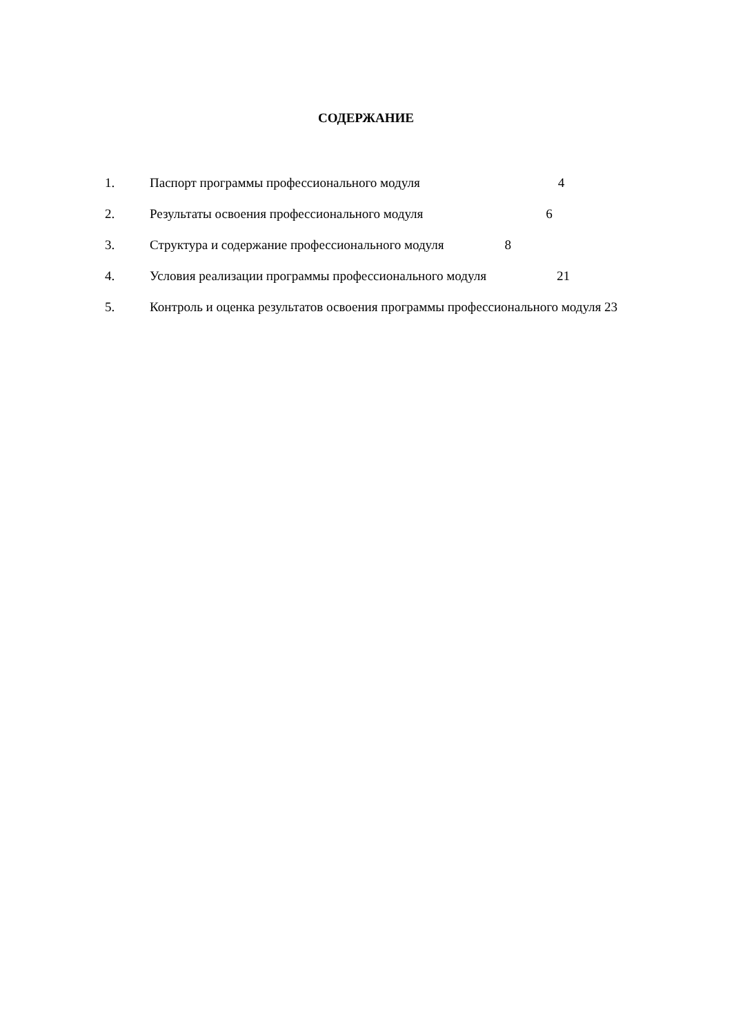СОДЕРЖАНИЕ
1. Паспорт программы профессионального модуля 4
2. Результаты освоения профессионального модуля 6
3. Структура и содержание профессионального модуля 8
4. Условия реализации программы профессионального модуля 21
5. Контроль и оценка результатов освоения программы профессионального модуля 23